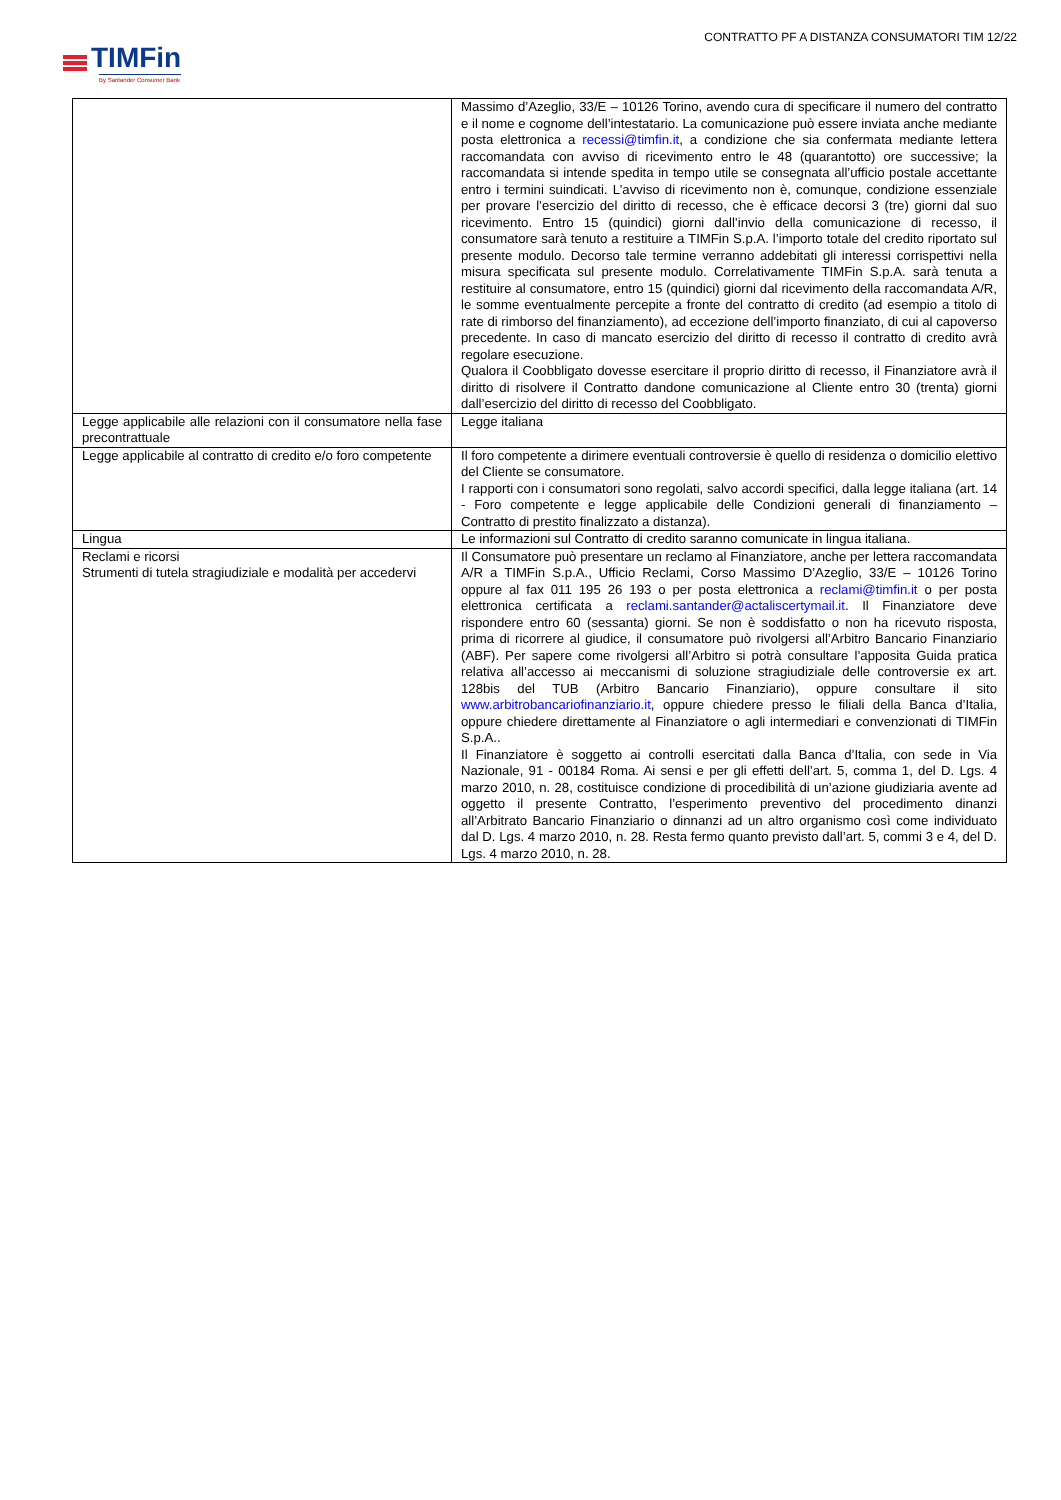CONTRATTO PF A DISTANZA CONSUMATORI TIM 12/22
TIMFin
By Santander Consumer Bank
| | Massimo d’Azeglio, 33/E – 10126 Torino, avendo cura di specificare il numero del contratto e il nome e cognome dell’intestatario. La comunicazione può essere inviata anche mediante posta elettronica a recessi@timfin.it , a condizione che sia confermata mediante lettera raccomandata con avviso di ricevimento entro le 48 (quarantotto) ore successive; la raccomandata si intende spedita in tempo utile se consegnata all’ufficio postale accettante entro i termini suindicati. L’avviso di ricevimento non è, comunque, condizione essenziale per provare l’esercizio del diritto di recesso, che è efficace decorsi 3 (tre) giorni dal suo ricevimento. Entro 15 (quindici) giorni dall’invio della comunicazione di recesso, il consumatore sarà tenuto a restituire a TIMFin S.p.A. l’importo totale del credito riportato sul presente modulo. Decorso tale termine verranno addebitati gli interessi corrispettivi nella misura specificata sul presente modulo. Correlativamente TIMFin S.p.A. sarà tenuta a restituire al consumatore, entro 15 (quindici) giorni dal ricevimento della raccomandata A/R, le somme eventualmente percepite a fronte del contratto di credito (ad esempio a titolo di rate di rimborso del finanziamento), ad eccezione dell’importo finanziato, di cui al capoverso precedente. In caso di mancato esercizio del diritto di recesso il contratto di credito avrà regolare esecuzione. Qualora il Coobbligato dovesse esercitare il proprio diritto di recesso, il Finanziatore avrà il diritto di risolvere il Contratto dandone comunicazione al Cliente entro 30 (trenta) giorni dall’esercizio del diritto di recesso del Coobbligato. |
| Legge applicabile alle relazioni con il consumatore nella fase precontrattuale | Legge italiana |
| Legge applicabile al contratto di credito e/o foro competente | Il foro competente a dirimere eventuali controversie è quello di residenza o domicilio elettivo del Cliente se consumatore. I rapporti con i consumatori sono regolati, salvo accordi specifici, dalla legge italiana (art. 14 - Foro competente e legge applicabile delle Condizioni generali di finanziamento – Contratto di prestito finalizzato a distanza). |
| Lingua | Le informazioni sul Contratto di credito saranno comunicate in lingua italiana. |
| Reclami e ricorsi Strumenti di tutela stragiudiziale e modalità per accedervi | Il Consumatore può presentare un reclamo al Finanziatore, anche per lettera raccomandata A/R a TIMFin S.p.A., Ufficio Reclami, Corso Massimo D’Azeglio, 33/E – 10126 Torino oppure al fax 011 195 26 193 o per posta elettronica a reclami@timfin.it o per posta elettronica certificata a reclami.santander@actaliscertymail.it . Il Finanziatore deve rispondere entro 60 (sessanta) giorni. Se non è soddisfatto o non ha ricevuto risposta, prima di ricorrere al giudice, il consumatore può rivolgersi all’Arbitro Bancario Finanziario (ABF). Per sapere come rivolgersi all’Arbitro si potrà consultare l’apposita Guida pratica relativa all’accesso ai meccanismi di soluzione stragiudiziale delle controversie ex art. 128bis del TUB (Arbitro Bancario Finanziario), oppure consultare il sito www.arbitrobancariofinanziario.it , oppure chiedere presso le filiali della Banca d’Italia, oppure chiedere direttamente al Finanziatore o agli intermediari e convenzionati di TIMFin S.p.A.. Il Finanziatore è soggetto ai controlli esercitati dalla Banca d’Italia, con sede in Via Nazionale, 91 - 00184 Roma. Ai sensi e per gli effetti dell’art. 5, comma 1, del D. Lgs. 4 marzo 2010, n. 28, costituisce condizione di procedibilità di un’azione giudiziaria avente ad oggetto il presente Contratto, l’esperimento preventivo del procedimento dinanzi all’Arbitrato Bancario Finanziario o dinnanzi ad un altro organismo così come individuato dal D. Lgs. 4 marzo 2010, n. 28. Resta fermo quanto previsto dall’art. 5, commi 3 e 4, del D. Lgs. 4 marzo 2010, n. 28. |